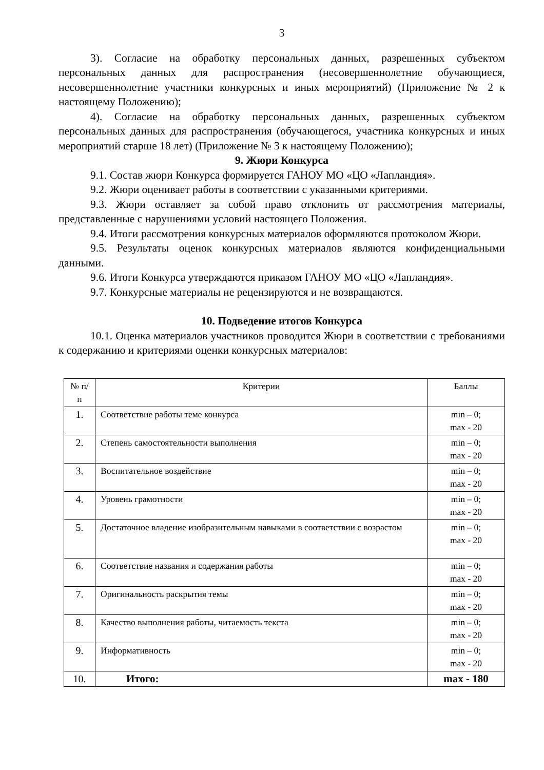3
3). Согласие на обработку персональных данных, разрешенных субъектом персональных данных для распространения (несовершеннолетние обучающиеся, несовершеннолетние участники конкурсных и иных мероприятий) (Приложение № 2 к настоящему Положению);
4). Согласие на обработку персональных данных, разрешенных субъектом персональных данных для распространения (обучающегося, участника конкурсных и иных мероприятий старше 18 лет) (Приложение № 3 к настоящему Положению);
9. Жюри Конкурса
9.1. Состав жюри Конкурса формируется ГАНОУ МО «ЦО «Лапландия».
9.2. Жюри оценивает работы в соответствии с указанными критериями.
9.3. Жюри оставляет за собой право отклонить от рассмотрения материалы, представленные с нарушениями условий настоящего Положения.
9.4. Итоги рассмотрения конкурсных материалов оформляются протоколом Жюри.
9.5. Результаты оценок конкурсных материалов являются конфиденциальными данными.
9.6. Итоги Конкурса утверждаются приказом ГАНОУ МО «ЦО «Лапландия».
9.7. Конкурсные материалы не рецензируются и не возвращаются.
10. Подведение итогов Конкурса
10.1. Оценка материалов участников проводится Жюри в соответствии с требованиями к содержанию и критериями оценки конкурсных материалов:
| № п/п | Критерии | Баллы |
| --- | --- | --- |
| 1. | Соответствие работы теме конкурса | min – 0; max - 20 |
| 2. | Степень самостоятельности выполнения | min – 0; max - 20 |
| 3. | Воспитательное воздействие | min – 0; max - 20 |
| 4. | Уровень грамотности | min – 0; max - 20 |
| 5. | Достаточное владение изобразительным навыками в соответствии с возрастом | min – 0; max - 20 |
| 6. | Соответствие названия и содержания работы | min – 0; max - 20 |
| 7. | Оригинальность раскрытия темы | min – 0; max - 20 |
| 8. | Качество выполнения работы, читаемость текста | min – 0; max - 20 |
| 9. | Информативность | min – 0; max - 20 |
| 10. | Итого: | max - 180 |